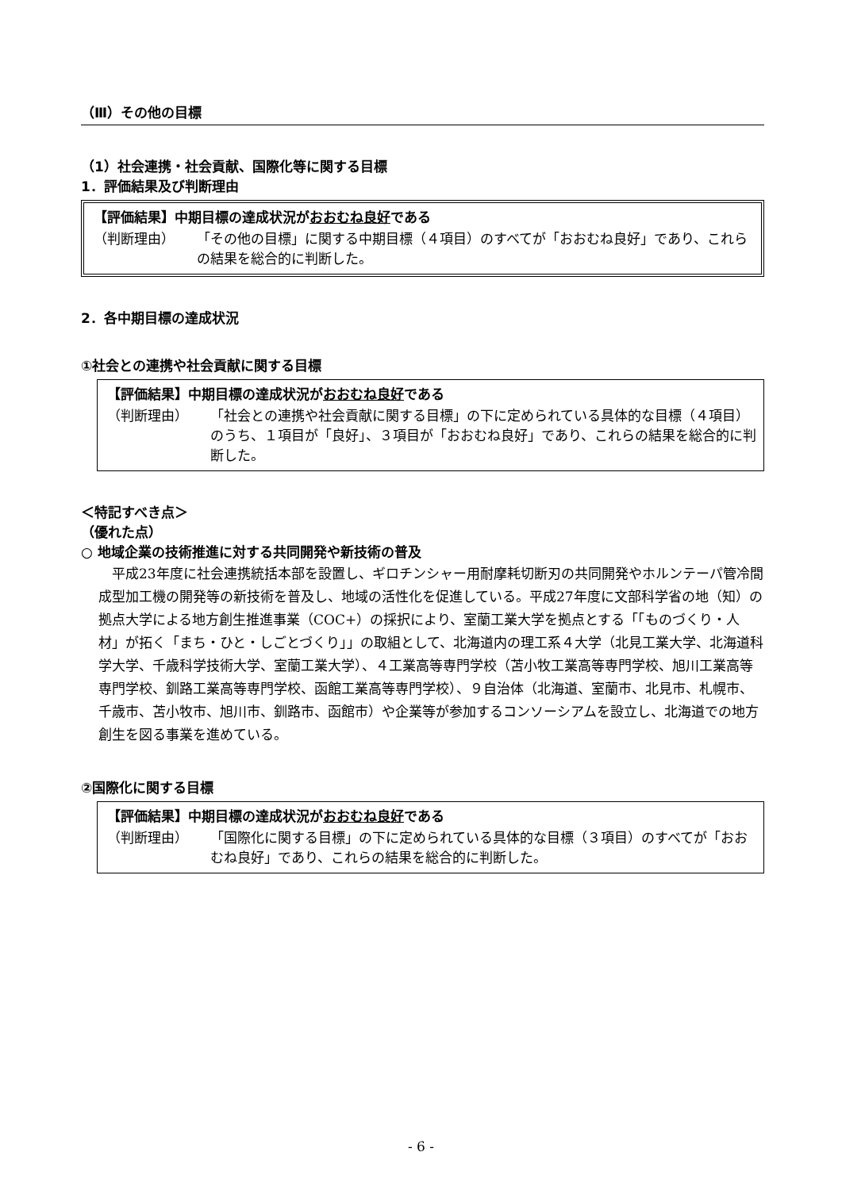（Ⅲ）その他の目標
（1）社会連携・社会貢献、国際化等に関する目標
1．評価結果及び判断理由
【評価結果】中期目標の達成状況がおおむね良好である
（判断理由） 「その他の目標」に関する中期目標（４項目）のすべてが「おおむね良好」であり、これらの結果を総合的に判断した。
2．各中期目標の達成状況
①社会との連携や社会貢献に関する目標
【評価結果】中期目標の達成状況がおおむね良好である
（判断理由） 「社会との連携や社会貢献に関する目標」の下に定められている具体的な目標（４項目）のうち、１項目が「良好」、３項目が「おおむね良好」であり、これらの結果を総合的に判断した。
＜特記すべき点＞
（優れた点）
○ 地域企業の技術推進に対する共同開発や新技術の普及
　平成23年度に社会連携統括本部を設置し、ギロチンシャー用耐摩耗切断刃の共同開発やホルンテーパ管冷間成型加工機の開発等の新技術を普及し、地域の活性化を促進している。平成27年度に文部科学省の地（知）の拠点大学による地方創生推進事業（COC+）の採択により、室蘭工業大学を拠点とする「「ものづくり・人材」が拓く「まち・ひと・しごとづくり」」の取組として、北海道内の理工系４大学（北見工業大学、北海道科学大学、千歳科学技術大学、室蘭工業大学）、４工業高等専門学校（苫小牧工業高等専門学校、旭川工業高等専門学校、釧路工業高等専門学校、函館工業高等専門学校）、９自治体（北海道、室蘭市、北見市、札幌市、千歳市、苫小牧市、旭川市、釧路市、函館市）や企業等が参加するコンソーシアムを設立し、北海道での地方創生を図る事業を進めている。
②国際化に関する目標
【評価結果】中期目標の達成状況がおおむね良好である
（判断理由） 「国際化に関する目標」の下に定められている具体的な目標（３項目）のすべてが「おおむね良好」であり、これらの結果を総合的に判断した。
- 6 -